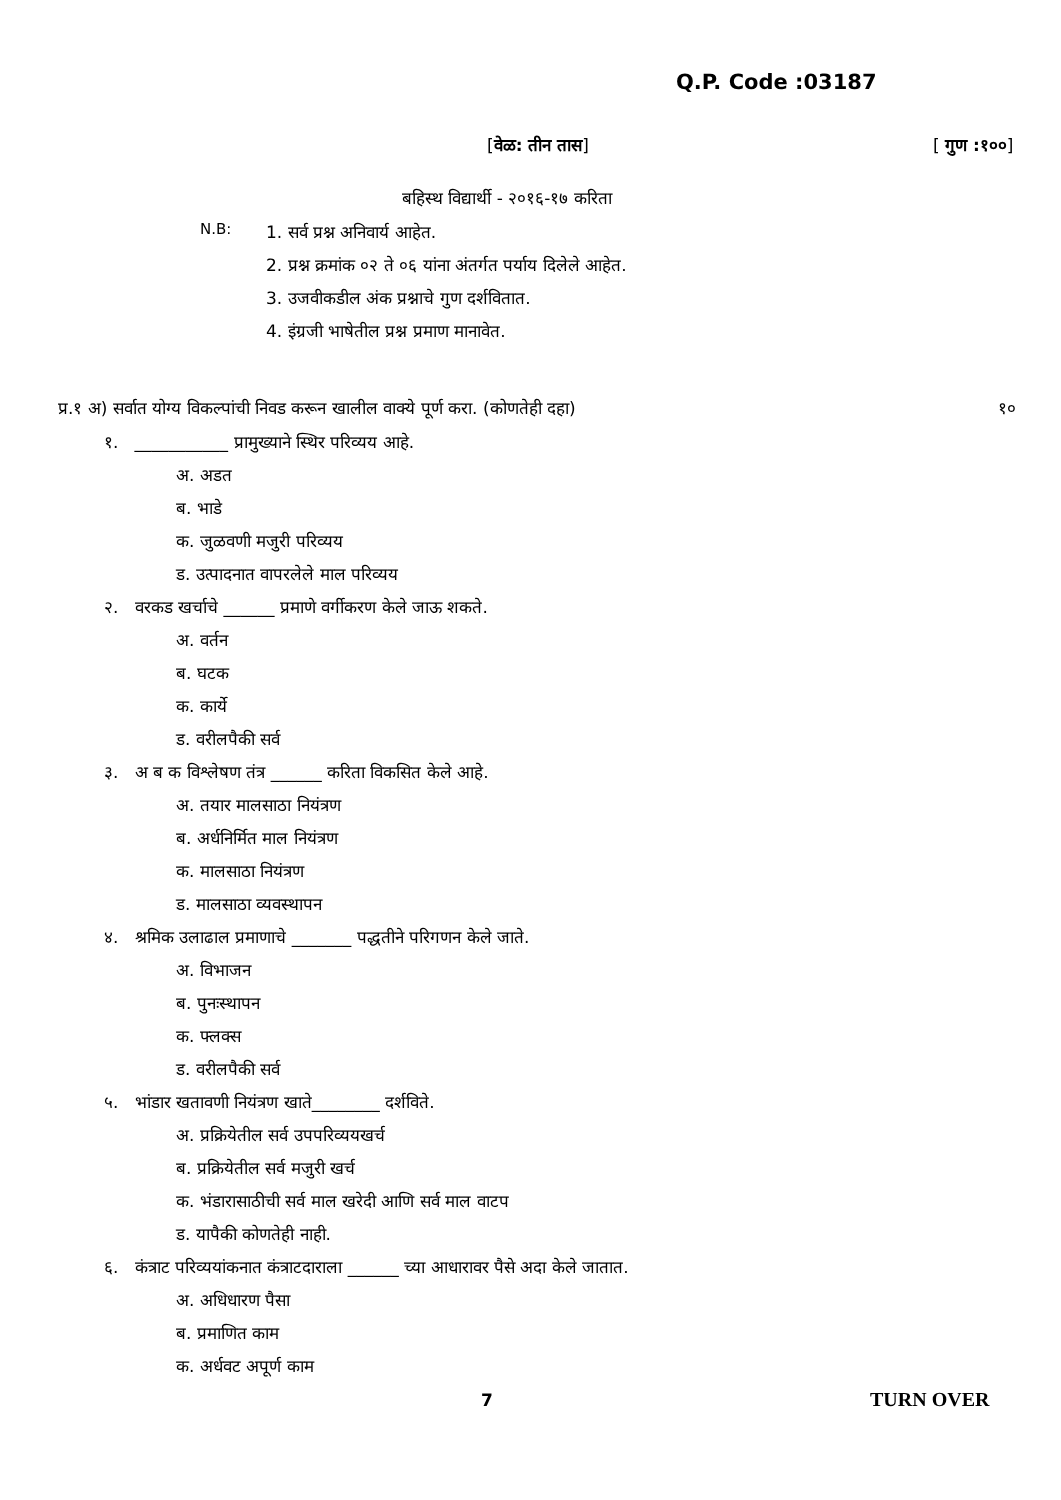Q.P. Code :03187
[वेळ: तीन तास] [ गुण :१००]
बहिस्थ विद्यार्थी - २०१६-१७ करिता
N.B: 1. सर्व प्रश्न अनिवार्य आहेत.
2. प्रश्न क्रमांक ०२ ते ०६ यांना अंतर्गत पर्याय दिलेले आहेत.
3. उजवीकडील अंक प्रश्नाचे गुण दर्शवितात.
4. इंग्रजी भाषेतील प्रश्न प्रमाण मानावेत.
प्र.१ अ) सर्वात योग्य विकल्पांची निवड करून खालील वाक्ये पूर्ण करा. (कोणतेही दहा) १०
१. ___________ प्रामुख्याने स्थिर परिव्यय आहे.
अ. अडत
ब. भाडे
क. जुळवणी मजुरी परिव्यय
ड. उत्पादनात वापरलेले माल परिव्यय
२. वरकड खर्चाचे ______ प्रमाणे वर्गीकरण केले जाऊ शकते.
अ. वर्तन
ब. घटक
क. कार्ये
ड. वरीलपैकी सर्व
३. अ ब क विश्लेषण तंत्र ______ करिता विकसित केले आहे.
अ. तयार मालसाठा नियंत्रण
ब. अर्धनिर्मित माल नियंत्रण
क. मालसाठा नियंत्रण
ड. मालसाठा व्यवस्थापन
४. श्रमिक उलाढाल प्रमाणाचे _______ पद्धतीने परिगणन केले जाते.
अ. विभाजन
ब. पुनःस्थापन
क. फ्लक्स
ड. वरीलपैकी सर्व
५. भांडार खतावणी नियंत्रण खाते________ दर्शविते.
अ. प्रक्रियेतील सर्व उपपरिव्ययखर्च
ब. प्रक्रियेतील सर्व मजुरी खर्च
क. भंडारासाठीची सर्व माल खरेदी आणि सर्व माल वाटप
ड. यापैकी कोणतेही नाही.
६. कंत्राट परिव्ययांकनात कंत्राटदाराला ______ च्या आधारावर पैसे अदा केले जातात.
अ. अधिधारण पैसा
ब. प्रमाणित काम
क. अर्धवट अपूर्ण काम
7 TURN OVER